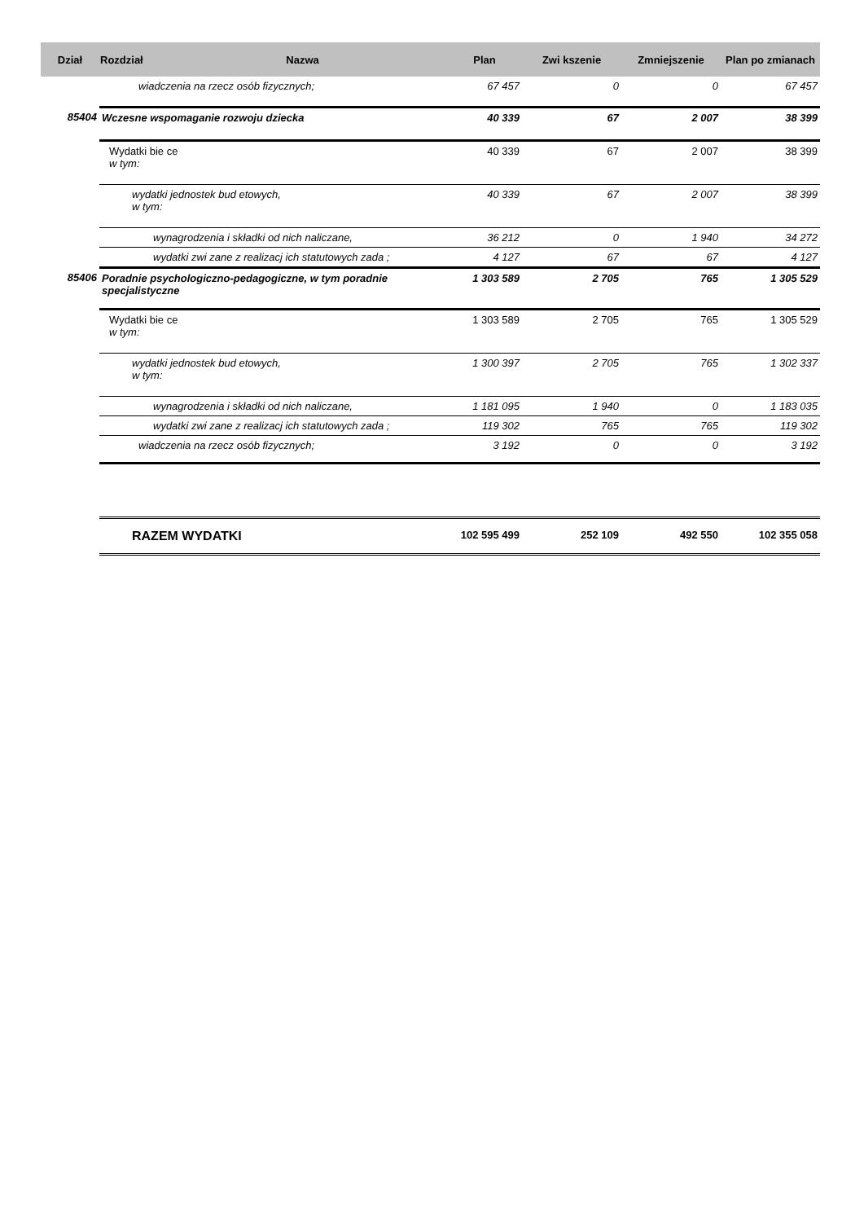| Dział | Rozdział | Nazwa | Plan | Zwi kszenie | Zmniejszenie | Plan po zmianach |
| --- | --- | --- | --- | --- | --- | --- |
| | wiadczenia na rzecz osób fizycznych; | | 67 457 | 0 | 0 | 67 457 |
| 85404 | Wczesne wspomaganie rozwoju dziecka | | 40 339 | 67 | 2 007 | 38 399 |
| | Wydatki bie ce w tym: | | 40 339 | 67 | 2 007 | 38 399 |
| | wydatki jednostek bud etowych, w tym: | | 40 339 | 67 | 2 007 | 38 399 |
| | wynagrodzenia i składki od nich naliczane, | | 36 212 | 0 | 1 940 | 34 272 |
| | wydatki zwi zane z realizacj ich statutowych zada ; | | 4 127 | 67 | 67 | 4 127 |
| 85406 | Poradnie psychologiczno-pedagogiczne, w tym poradnie specjalistyczne | | 1 303 589 | 2 705 | 765 | 1 305 529 |
| | Wydatki bie ce w tym: | | 1 303 589 | 2 705 | 765 | 1 305 529 |
| | wydatki jednostek bud etowych, w tym: | | 1 300 397 | 2 705 | 765 | 1 302 337 |
| | wynagrodzenia i składki od nich naliczane, | | 1 181 095 | 1 940 | 0 | 1 183 035 |
| | wydatki zwi zane z realizacj ich statutowych zada ; | | 119 302 | 765 | 765 | 119 302 |
| | wiadczenia na rzecz osób fizycznych; | | 3 192 | 0 | 0 | 3 192 |
| | RAZEM WYDATKI | | 102 595 499 | 252 109 | 492 550 | 102 355 058 |